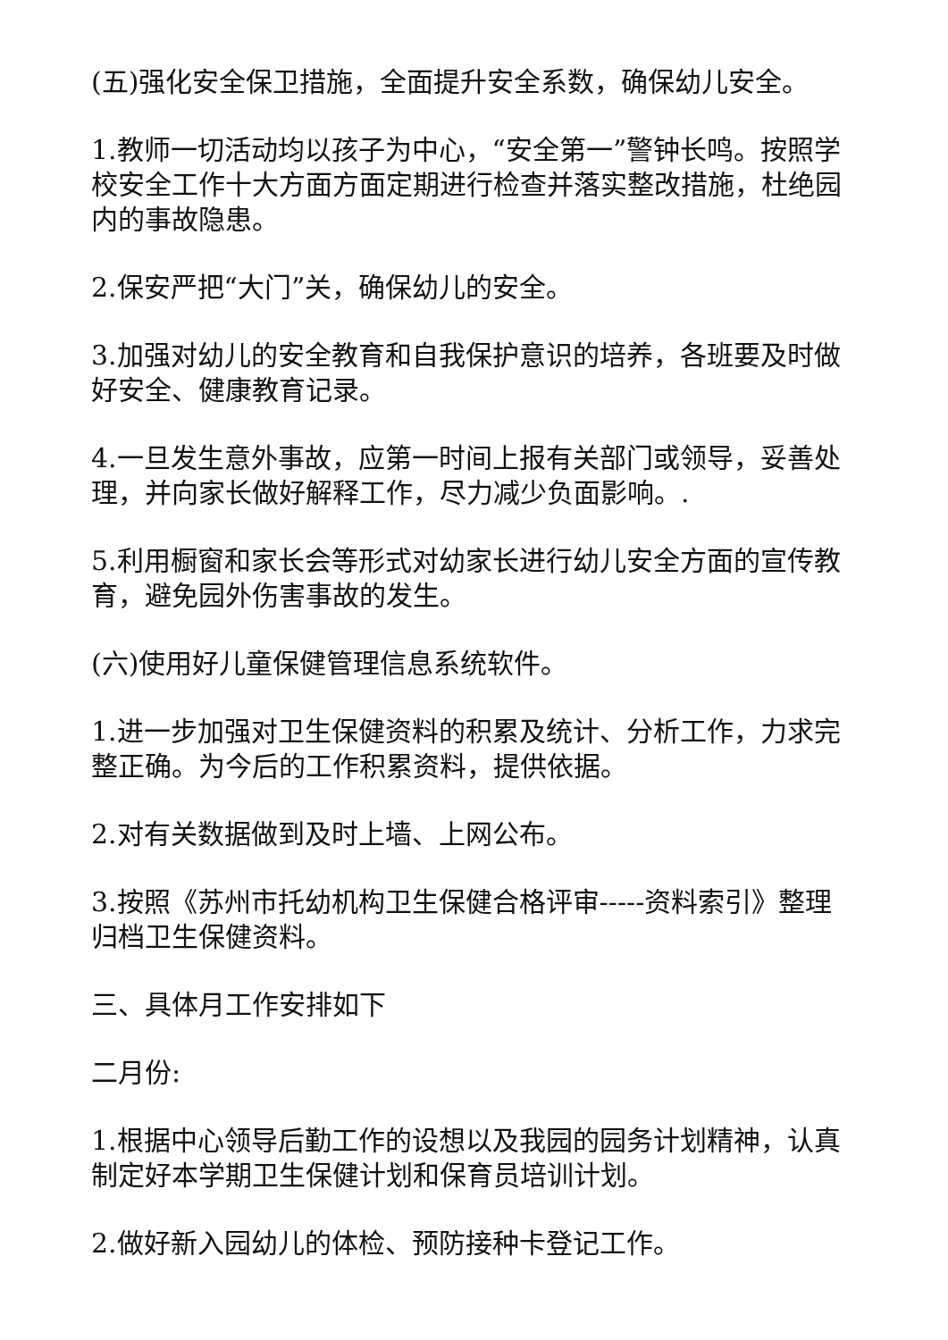(五)强化安全保卫措施，全面提升安全系数，确保幼儿安全。
1.教师一切活动均以孩子为中心，“安全第一”警钟长鸣。按照学校安全工作十大方面方面定期进行检查并落实整改措施，杜绝园内的事故隐患。
2.保安严把“大门”关，确保幼儿的安全。
3.加强对幼儿的安全教育和自我保护意识的培养，各班要及时做好安全、健康教育记录。
4.一旦发生意外事故，应第一时间上报有关部门或领导，妥善处理，并向家长做好解释工作，尽力减少负面影响。.
5.利用橱窗和家长会等形式对幼家长进行幼儿安全方面的宣传教育，避免园外伤害事故的发生。
(六)使用好儿童保健管理信息系统软件。
1.进一步加强对卫生保健资料的积累及统计、分析工作，力求完整正确。为今后的工作积累资料，提供依据。
2.对有关数据做到及时上墙、上网公布。
3.按照《苏州市托幼机构卫生保健合格评审-----资料索引》整理归档卫生保健资料。
三、具体月工作安排如下
二月份:
1.根据中心领导后勤工作的设想以及我园的园务计划精神，认真制定好本学期卫生保健计划和保育员培训计划。
2.做好新入园幼儿的体检、预防接种卡登记工作。